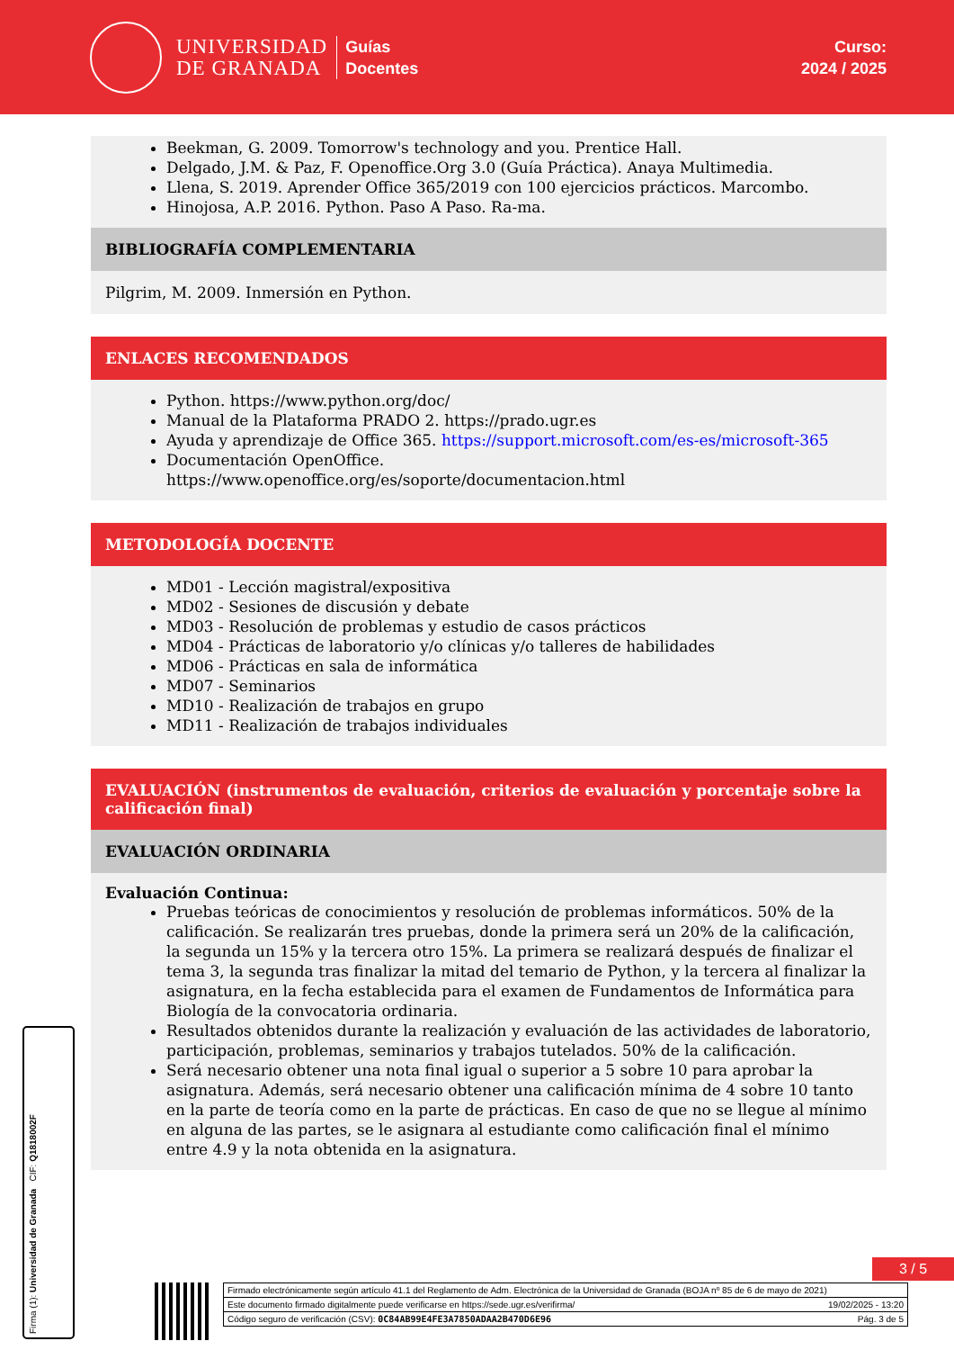UNIVERSIDAD
DE GRANADA
Guías
Docentes
Curso:
2024 / 2025
Beekman, G. 2009. Tomorrow's technology and you. Prentice Hall.
Delgado, J.M. & Paz, F. Openoffice.Org 3.0 (Guía Práctica). Anaya Multimedia.
Llena, S. 2019. Aprender Office 365/2019 con 100 ejercicios prácticos. Marcombo.
Hinojosa, A.P. 2016. Python. Paso A Paso. Ra-ma.
BIBLIOGRAFÍA COMPLEMENTARIA
Pilgrim, M. 2009. Inmersión en Python.
ENLACES RECOMENDADOS
Python. https://www.python.org/doc/
Manual de la Plataforma PRADO 2. https://prado.ugr.es
Ayuda y aprendizaje de Office 365. https://support.microsoft.com/es-es/microsoft-365
Documentación OpenOffice.
https://www.openoffice.org/es/soporte/documentacion.html
METODOLOGÍA DOCENTE
MD01 - Lección magistral/expositiva
MD02 - Sesiones de discusión y debate
MD03 - Resolución de problemas y estudio de casos prácticos
MD04 - Prácticas de laboratorio y/o clínicas y/o talleres de habilidades
MD06 - Prácticas en sala de informática
MD07 - Seminarios
MD10 - Realización de trabajos en grupo
MD11 - Realización de trabajos individuales
EVALUACIÓN (instrumentos de evaluación, criterios de evaluación y porcentaje sobre la calificación final)
EVALUACIÓN ORDINARIA
Evaluación Continua:
Pruebas teóricas de conocimientos y resolución de problemas informáticos. 50% de la calificación. Se realizarán tres pruebas, donde la primera será un 20% de la calificación, la segunda un 15% y la tercera otro 15%. La primera se realizará después de finalizar el tema 3, la segunda tras finalizar la mitad del temario de Python, y la tercera al finalizar la asignatura, en la fecha establecida para el examen de Fundamentos de Informática para Biología de la convocatoria ordinaria.
Resultados obtenidos durante la realización y evaluación de las actividades de laboratorio, participación, problemas, seminarios y trabajos tutelados. 50% de la calificación.
Será necesario obtener una nota final igual o superior a 5 sobre 10 para aprobar la asignatura. Además, será necesario obtener una calificación mínima de 4 sobre 10 tanto en la parte de teoría como en la parte de prácticas. En caso de que no se llegue al mínimo en alguna de las partes, se le asignara al estudiante como calificación final el mínimo entre 4.9 y la nota obtenida en la asignatura.
Firma (1): Universidad de Granada CIF: Q1818002F
3 / 5
Firmado electrónicamente según artículo 41.1 del Reglamento de Adm. Electrónica de la Universidad de Granada (BOJA nº 85 de 6 de mayo de 2021)
Este documento firmado digitalmente puede verificarse en https://sede.ugr.es/verifirma/ 19/02/2025 - 13:20
Código seguro de verificación (CSV): 0C84AB99E4FE3A7850ADAA2B470D6E96 Pág. 3 de 5